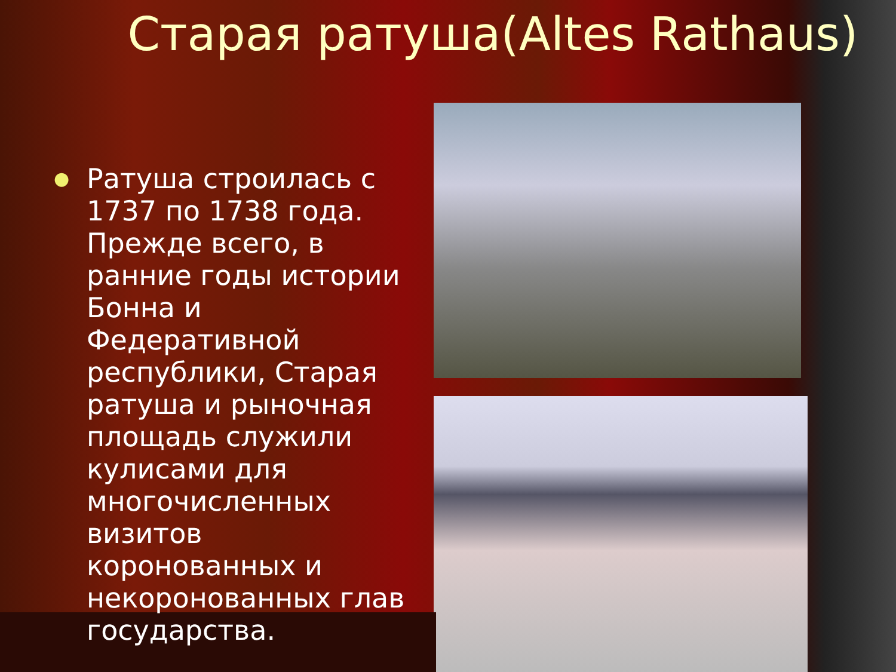Старая ратуша(Altes Rathaus)
● Ратуша строилась с 1737 по 1738 года. Прежде всего, в ранние годы истории Бонна и Федеративной республики, Старая ратуша и рыночная площадь служили кулисами для многочисленных визитов коронованных и некоронованных глав государства.